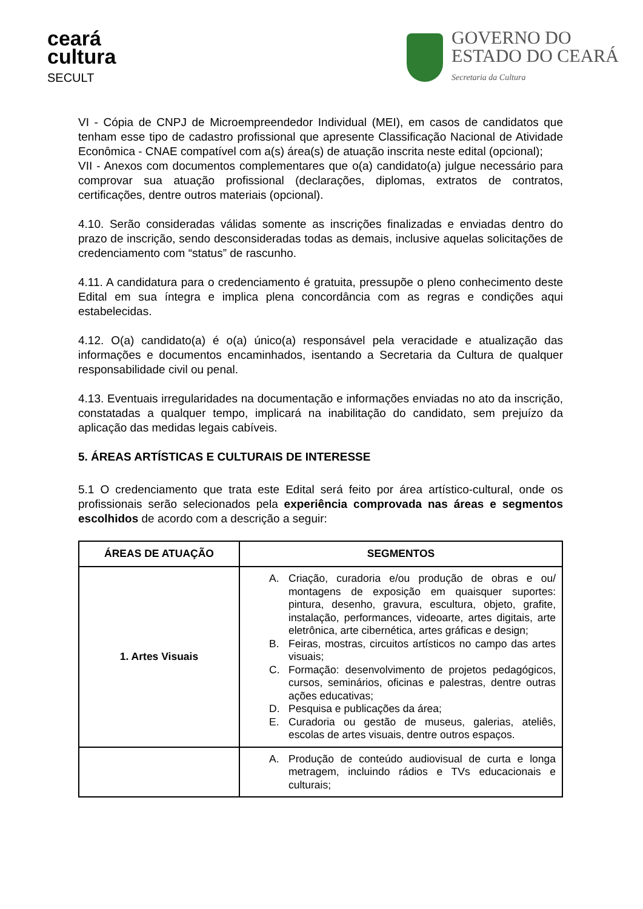ceará
cultura
SECULT
GOVERNO DO
ESTADO DO CEARÁ
Secretaria da Cultura
VI - Cópia de CNPJ de Microempreendedor Individual (MEI), em casos de candidatos que tenham esse tipo de cadastro profissional que apresente Classificação Nacional de Atividade Econômica - CNAE compatível com a(s) área(s) de atuação inscrita neste edital (opcional);
VII - Anexos com documentos complementares que o(a) candidato(a) julgue necessário para comprovar sua atuação profissional (declarações, diplomas, extratos de contratos, certificações, dentre outros materiais (opcional).
4.10. Serão consideradas válidas somente as inscrições finalizadas e enviadas dentro do prazo de inscrição, sendo desconsideradas todas as demais, inclusive aquelas solicitações de credenciamento com “status” de rascunho.
4.11. A candidatura para o credenciamento é gratuita, pressupõe o pleno conhecimento deste Edital em sua íntegra e implica plena concordância com as regras e condições aqui estabelecidas.
4.12. O(a) candidato(a) é o(a) único(a) responsável pela veracidade e atualização das informações e documentos encaminhados, isentando a Secretaria da Cultura de qualquer responsabilidade civil ou penal.
4.13. Eventuais irregularidades na documentação e informações enviadas no ato da inscrição, constatadas a qualquer tempo, implicará na inabilitação do candidato, sem prejuízo da aplicação das medidas legais cabíveis.
5. ÁREAS ARTÍSTICAS E CULTURAIS DE INTERESSE
5.1 O credenciamento que trata este Edital será feito por área artístico-cultural, onde os profissionais serão selecionados pela experiência comprovada nas áreas e segmentos escolhidos de acordo com a descrição a seguir:
| ÁREAS DE ATUAÇÃO | SEGMENTOS |
| --- | --- |
| 1. Artes Visuais | A. Criação, curadoria e/ou produção de obras e ou/ montagens de exposição em quaisquer suportes: pintura, desenho, gravura, escultura, objeto, grafite, instalação, performances, videoarte, artes digitais, arte eletrônica, arte cibernética, artes gráficas e design; B. Feiras, mostras, circuitos artísticos no campo das artes visuais; C. Formação: desenvolvimento de projetos pedagógicos, cursos, seminários, oficinas e palestras, dentre outras ações educativas; D. Pesquisa e publicações da área; E. Curadoria ou gestão de museus, galerias, ateliês, escolas de artes visuais, dentre outros espaços. |
| | A. Produção de conteúdo audiovisual de curta e longa metragem, incluindo rádios e TVs educacionais e culturais; |